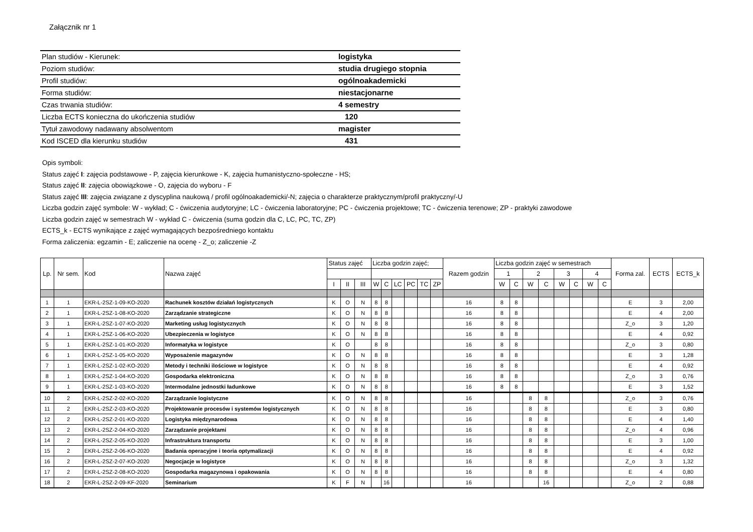Załącznik nr 1
| Plan studiów - Kierunek: | logistyka |
| Poziom studiów: | studia drugiego stopnia |
| Profil studiów: | ogólnoakademicki |
| Forma studiów: | niestacjonarne |
| Czas trwania studiów: | 4 semestry |
| Liczba ECTS konieczna do ukończenia studiów | 120 |
| Tytuł zawodowy nadawany absolwentom | magister |
| Kod ISCED dla kierunku studiów | 431 |
Opis symboli:
Status zajęć I: zajęcia podstawowe - P, zajęcia kierunkowe - K, zajęcia humanistyczno-społeczne - HS;
Status zajęć II: zajęcia obowiązkowe - O, zajęcia do wyboru - F
Status zajęć III: zajęcia związane z dyscyplina naukową / profil ogólnoakademicki/-N; zajęcia o charakterze praktycznym/profil praktyczny/-U
Liczba godzin zajęć symbole: W - wykład; C - ćwiczenia audytoryjne; LC - ćwiczenia laboratoryjne; PC - ćwiczenia projektowe; TC - ćwiczenia terenowe; ZP - praktyki zawodowe
Liczba godzin zajęć w semestrach W - wykład C - ćwiczenia (suma godzin dla C, LC, PC, TC, ZP)
ECTS_k - ECTS wynikające z zajęć wymagających bezpośredniego kontaktu
Forma zaliczenia: egzamin - E; zaliczenie na ocenę - Z_o; zaliczenie -Z
| Lp. | Nr sem. | Kod | Nazwa zajęć | Status zajęć | | | Liczba godzin zajęć; | | | | | | Razem godzin | Liczba godzin zajęć w semestrach | | | | | | | | Forma zal. | ECTS | ECTS_k |
| --- | --- | --- | --- | --- | --- | --- | --- | --- | --- | --- | --- | --- | --- | --- | --- | --- | --- | --- | --- | --- | --- | --- | --- | --- |
| | | | | | | | | | | | | | | 1 | | 2 | | 3 | | 4 | | | | |
| | | | | I | II | III | W | C | LC | PC | TC | ZP | | W | C | W | C | W | C | W | C | | | |
| 1 | 1 | EKR-L-2SZ-1-09-KO-2020 | Rachunek kosztów działań logistycznych | K | O | N | 8 | 8 | | | | | 16 | 8 | 8 | | | | | | | E | 3 | 2,00 |
| 2 | 1 | EKR-L-2SZ-1-08-KO-2020 | Zarządzanie strategiczne | K | O | N | 8 | 8 | | | | | 16 | 8 | 8 | | | | | | | E | 4 | 2,00 |
| 3 | 1 | EKR-L-2SZ-1-07-KO-2020 | Marketing usług logistycznych | K | O | N | 8 | 8 | | | | | 16 | 8 | 8 | | | | | | | Z_o | 3 | 1,20 |
| 4 | 1 | EKR-L-2SZ-1-06-KO-2020 | Ubezpieczenia w logistyce | K | O | N | 8 | 8 | | | | | 16 | 8 | 8 | | | | | | | E | 4 | 0,92 |
| 5 | 1 | EKR-L-2SZ-1-01-KO-2020 | Informatyka w logistyce | K | O | | 8 | 8 | | | | | 16 | 8 | 8 | | | | | | | Z_o | 3 | 0,80 |
| 6 | 1 | EKR-L-2SZ-1-05-KO-2020 | Wyposażenie magazynów | K | O | N | 8 | 8 | | | | | 16 | 8 | 8 | | | | | | | E | 3 | 1,28 |
| 7 | 1 | EKR-L-2SZ-1-02-KO-2020 | Metody i techniki ilościowe w logistyce | K | O | N | 8 | 8 | | | | | 16 | 8 | 8 | | | | | | | E | 4 | 0,92 |
| 8 | 1 | EKR-L-2SZ-1-04-KO-2020 | Gospodarka elektroniczna | K | O | N | 8 | 8 | | | | | 16 | 8 | 8 | | | | | | | Z_o | 3 | 0,76 |
| 9 | 1 | EKR-L-2SZ-1-03-KO-2020 | Intermodalne jednostki ładunkowe | K | O | N | 8 | 8 | | | | | 16 | 8 | 8 | | | | | | | E | 3 | 1,52 |
| 10 | 2 | EKR-L-2SZ-2-02-KO-2020 | Zarządzanie logistyczne | K | O | N | 8 | 8 | | | | | 16 | | | 8 | 8 | | | | | Z_o | 3 | 0,76 |
| 11 | 2 | EKR-L-2SZ-2-03-KO-2020 | Projektowanie procesów i systemów logistycznych | K | O | N | 8 | 8 | | | | | 16 | | | 8 | 8 | | | | | E | 3 | 0,80 |
| 12 | 2 | EKR-L-2SZ-2-01-KO-2020 | Logistyka międzynarodowa | K | O | N | 8 | 8 | | | | | 16 | | | 8 | 8 | | | | | E | 4 | 1,40 |
| 13 | 2 | EKR-L-2SZ-2-04-KO-2020 | Zarządzanie projektami | K | O | N | 8 | 8 | | | | | 16 | | | 8 | 8 | | | | | Z_o | 4 | 0,96 |
| 14 | 2 | EKR-L-2SZ-2-05-KO-2020 | Infrastruktura transportu | K | O | N | 8 | 8 | | | | | 16 | | | 8 | 8 | | | | | E | 3 | 1,00 |
| 15 | 2 | EKR-L-2SZ-2-06-KO-2020 | Badania operacyjne i teoria optymalizacji | K | O | N | 8 | 8 | | | | | 16 | | | 8 | 8 | | | | | E | 4 | 0,92 |
| 16 | 2 | EKR-L-2SZ-2-07-KO-2020 | Negocjacje w logistyce | K | O | N | 8 | 8 | | | | | 16 | | | 8 | 8 | | | | | Z_o | 3 | 1,32 |
| 17 | 2 | EKR-L-2SZ-2-08-KO-2020 | Gospodarka magazynowa i opakowania | K | O | N | 8 | 8 | | | | | 16 | | | 8 | 8 | | | | | E | 4 | 0,80 |
| 18 | 2 | EKR-L-2SZ-2-09-KF-2020 | Seminarium | K | F | N | | 16 | | | | | 16 | | | | 16 | | | | | Z_o | 2 | 0,88 |